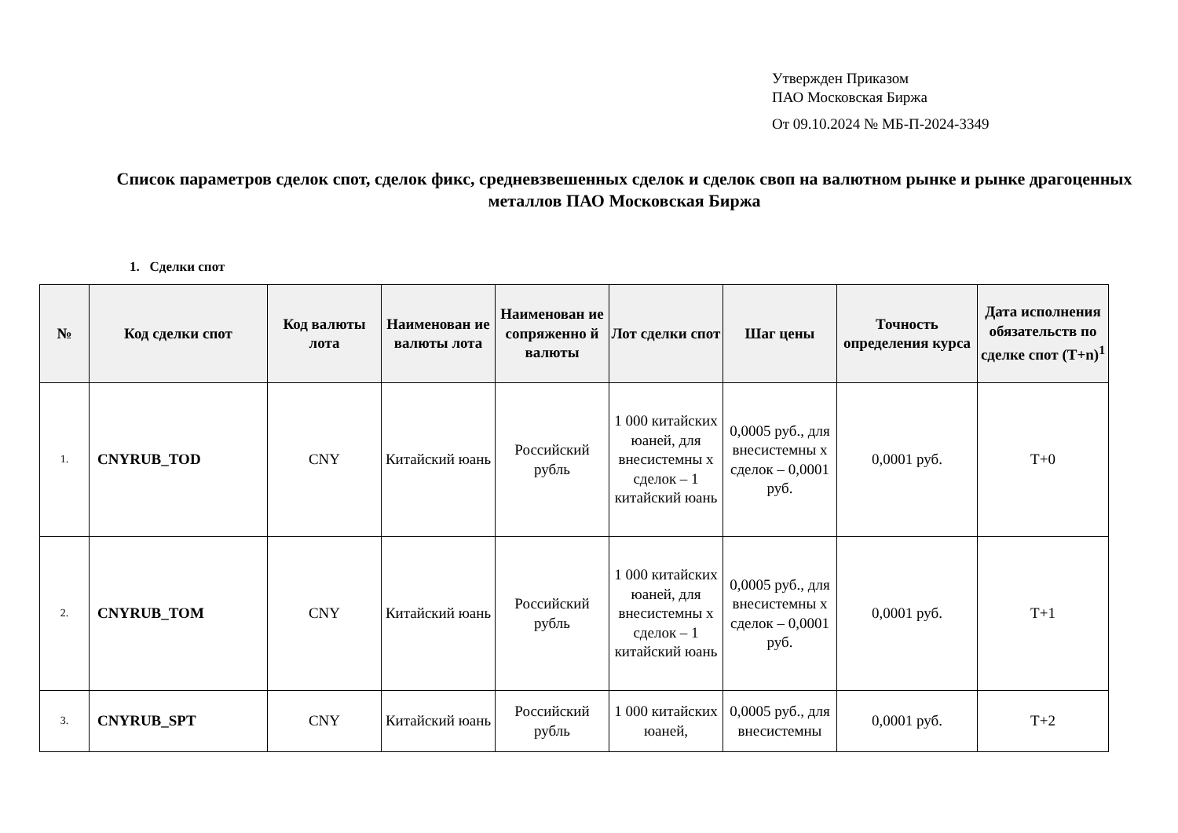Утвержден Приказом
ПАО Московская Биржа
От 09.10.2024 № МБ-П-2024-3349
Список параметров сделок спот, сделок фикс, средневзвешенных сделок и сделок своп на валютном рынке и рынке драгоценных металлов ПАО Московская Биржа
1. Сделки спот
| № | Код сделки спот | Код валюты лота | Наименован ие валюты лота | Наименован ие сопряженно й валюты | Лот сделки спот | Шаг цены | Точность определения курса | Дата исполнения обязательств по сделке спот (T+n)<sup>1</sup> |
| --- | --- | --- | --- | --- | --- | --- | --- | --- |
| 1. | CNYRUB_TOD | CNY | Китайский юань | Российский рубль | 1 000 китайских юаней, для внесистемны х сделок – 1 китайский юань | 0,0005 руб., для внесистемны х сделок – 0,0001 руб. | 0,0001 руб. | T+0 |
| 2. | CNYRUB_TOM | CNY | Китайский юань | Российский рубль | 1 000 китайских юаней, для внесистемны х сделок – 1 китайский юань | 0,0005 руб., для внесистемны х сделок – 0,0001 руб. | 0,0001 руб. | T+1 |
| 3. | CNYRUB_SPT | CNY | Китайский юань | Российский рубль | 1 000 китайских юаней, | 0,0005 руб., для внесистемны | 0,0001 руб. | T+2 |